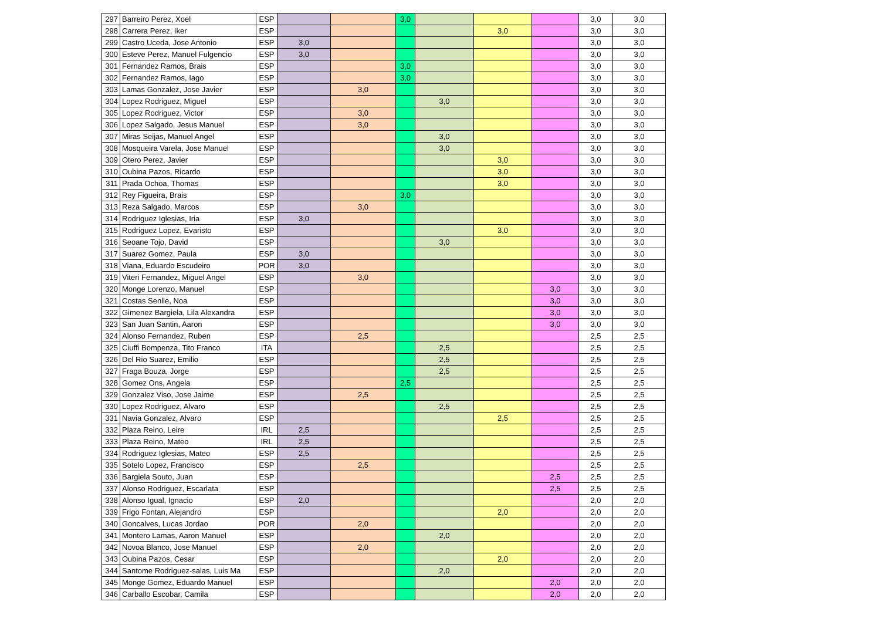| 297 | Barreiro Perez, Xoel | ESP | | | 3,0 | | | | 3,0 | 3,0 |
| 298 | Carrera Perez, Iker | ESP | | | | | 3,0 | | 3,0 | 3,0 |
| 299 | Castro Uceda, Jose Antonio | ESP | 3,0 | | | | | | 3,0 | 3,0 |
| 300 | Esteve Perez, Manuel Fulgencio | ESP | 3,0 | | | | | | 3,0 | 3,0 |
| 301 | Fernandez Ramos, Brais | ESP | | | 3,0 | | | | 3,0 | 3,0 |
| 302 | Fernandez Ramos, Iago | ESP | | | 3,0 | | | | 3,0 | 3,0 |
| 303 | Lamas Gonzalez, Jose Javier | ESP | | 3,0 | | | | | 3,0 | 3,0 |
| 304 | Lopez Rodriguez, Miguel | ESP | | | | 3,0 | | | 3,0 | 3,0 |
| 305 | Lopez Rodriguez, Victor | ESP | | 3,0 | | | | | 3,0 | 3,0 |
| 306 | Lopez Salgado, Jesus Manuel | ESP | | 3,0 | | | | | 3,0 | 3,0 |
| 307 | Miras Seijas, Manuel Angel | ESP | | | | 3,0 | | | 3,0 | 3,0 |
| 308 | Mosqueira Varela, Jose Manuel | ESP | | | | 3,0 | | | 3,0 | 3,0 |
| 309 | Otero Perez, Javier | ESP | | | | | 3,0 | | 3,0 | 3,0 |
| 310 | Oubina Pazos, Ricardo | ESP | | | | | 3,0 | | 3,0 | 3,0 |
| 311 | Prada Ochoa, Thomas | ESP | | | | | 3,0 | | 3,0 | 3,0 |
| 312 | Rey Figueira, Brais | ESP | | | 3,0 | | | | 3,0 | 3,0 |
| 313 | Reza Salgado, Marcos | ESP | | 3,0 | | | | | 3,0 | 3,0 |
| 314 | Rodriguez Iglesias, Iria | ESP | 3,0 | | | | | | 3,0 | 3,0 |
| 315 | Rodriguez Lopez, Evaristo | ESP | | | | | 3,0 | | 3,0 | 3,0 |
| 316 | Seoane Tojo, David | ESP | | | | 3,0 | | | 3,0 | 3,0 |
| 317 | Suarez Gomez, Paula | ESP | 3,0 | | | | | | 3,0 | 3,0 |
| 318 | Viana, Eduardo Escudeiro | POR | 3,0 | | | | | | 3,0 | 3,0 |
| 319 | Viteri Fernandez, Miguel Angel | ESP | | 3,0 | | | | | 3,0 | 3,0 |
| 320 | Monge Lorenzo, Manuel | ESP | | | | | | 3,0 | 3,0 | 3,0 |
| 321 | Costas Senlle, Noa | ESP | | | | | | 3,0 | 3,0 | 3,0 |
| 322 | Gimenez Bargiela, Lila Alexandra | ESP | | | | | | 3,0 | 3,0 | 3,0 |
| 323 | San Juan Santin, Aaron | ESP | | | | | | 3,0 | 3,0 | 3,0 |
| 324 | Alonso Fernandez, Ruben | ESP | | 2,5 | | | | | 2,5 | 2,5 |
| 325 | Ciuffi Bompenza, Tito Franco | ITA | | | | 2,5 | | | 2,5 | 2,5 |
| 326 | Del Rio Suarez, Emilio | ESP | | | | 2,5 | | | 2,5 | 2,5 |
| 327 | Fraga Bouza, Jorge | ESP | | | | 2,5 | | | 2,5 | 2,5 |
| 328 | Gomez Ons, Angela | ESP | | | 2,5 | | | | 2,5 | 2,5 |
| 329 | Gonzalez Viso, Jose Jaime | ESP | | 2,5 | | | | | 2,5 | 2,5 |
| 330 | Lopez Rodriguez, Alvaro | ESP | | | | 2,5 | | | 2,5 | 2,5 |
| 331 | Navia Gonzalez, Alvaro | ESP | | | | | 2,5 | | 2,5 | 2,5 |
| 332 | Plaza Reino, Leire | IRL | 2,5 | | | | | | 2,5 | 2,5 |
| 333 | Plaza Reino, Mateo | IRL | 2,5 | | | | | | 2,5 | 2,5 |
| 334 | Rodriguez Iglesias, Mateo | ESP | 2,5 | | | | | | 2,5 | 2,5 |
| 335 | Sotelo Lopez, Francisco | ESP | | 2,5 | | | | | 2,5 | 2,5 |
| 336 | Bargiela Souto, Juan | ESP | | | | | | 2,5 | 2,5 | 2,5 |
| 337 | Alonso Rodriguez, Escarlata | ESP | | | | | | 2,5 | 2,5 | 2,5 |
| 338 | Alonso Igual, Ignacio | ESP | 2,0 | | | | | | 2,0 | 2,0 |
| 339 | Frigo Fontan, Alejandro | ESP | | | | | 2,0 | | 2,0 | 2,0 |
| 340 | Goncalves, Lucas Jordao | POR | | 2,0 | | | | | 2,0 | 2,0 |
| 341 | Montero Lamas, Aaron Manuel | ESP | | | | 2,0 | | | 2,0 | 2,0 |
| 342 | Novoa Blanco, Jose Manuel | ESP | | 2,0 | | | | | 2,0 | 2,0 |
| 343 | Oubina Pazos, Cesar | ESP | | | | | 2,0 | | 2,0 | 2,0 |
| 344 | Santome Rodriguez-salas, Luis Ma | ESP | | | | 2,0 | | | 2,0 | 2,0 |
| 345 | Monge Gomez, Eduardo Manuel | ESP | | | | | | 2,0 | 2,0 | 2,0 |
| 346 | Carballo Escobar, Camila | ESP | | | | | | 2,0 | 2,0 | 2,0 |